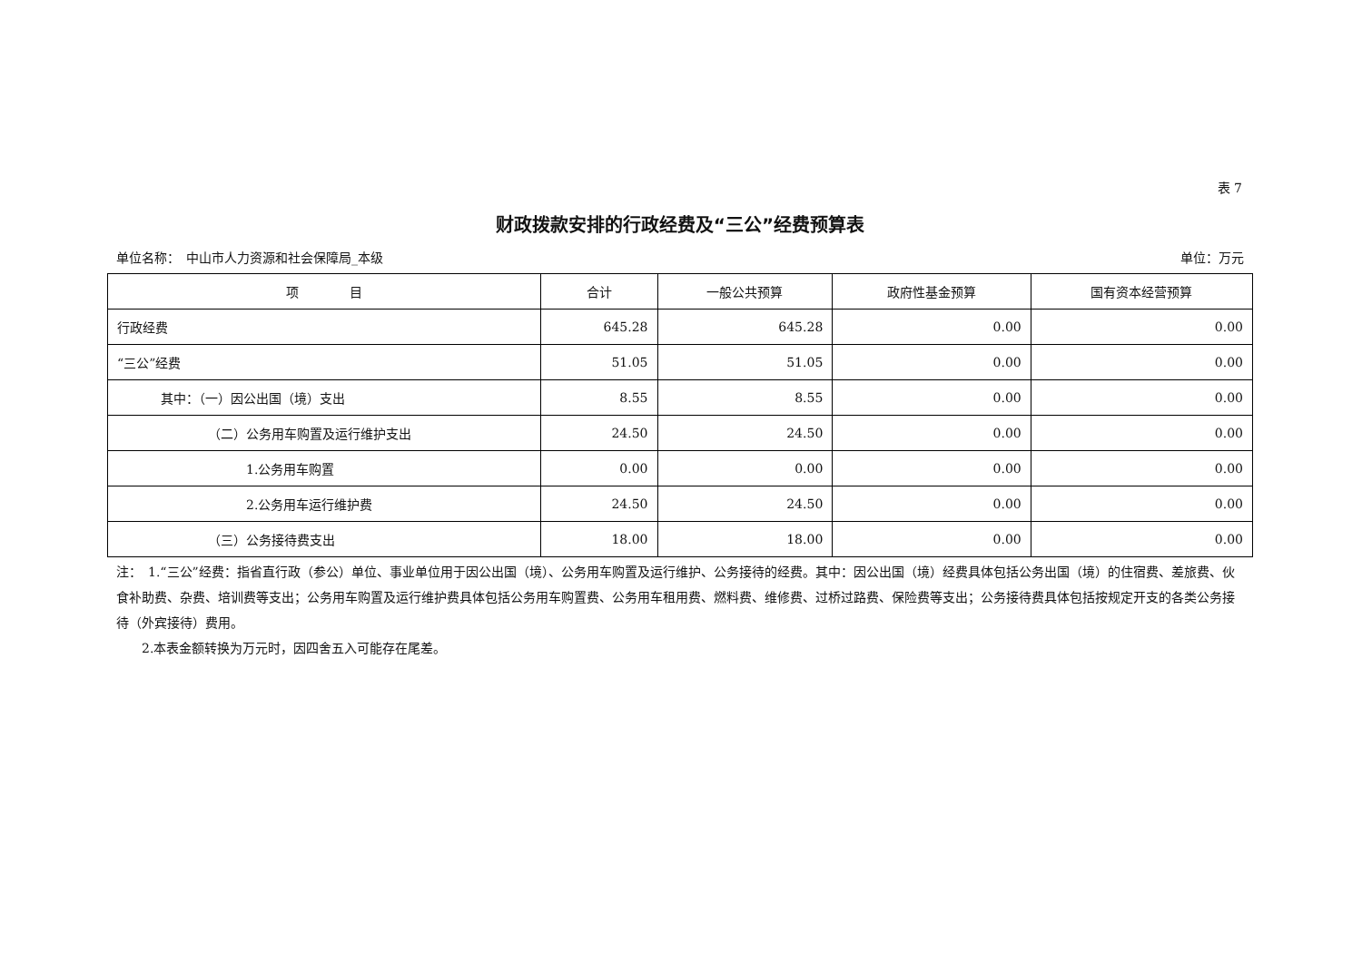表 7
财政拨款安排的行政经费及“三公”经费预算表
单位名称：　中山市人力资源和社会保障局_本级 单位：万元
| 项 目 | 合计 | 一般公共预算 | 政府性基金预算 | 国有资本经营预算 |
| --- | --- | --- | --- | --- |
| 行政经费 | 645.28 | 645.28 | 0.00 | 0.00 |
| “三公”经费 | 51.05 | 51.05 | 0.00 | 0.00 |
| 其中：（一）因公出国（境）支出 | 8.55 | 8.55 | 0.00 | 0.00 |
| （二）公务用车购置及运行维护支出 | 24.50 | 24.50 | 0.00 | 0.00 |
| 1.公务用车购置 | 0.00 | 0.00 | 0.00 | 0.00 |
| 2.公务用车运行维护费 | 24.50 | 24.50 | 0.00 | 0.00 |
| （三）公务接待费支出 | 18.00 | 18.00 | 0.00 | 0.00 |
注：　1.“三公”经费：指省直行政（参公）单位、事业单位用于因公出国（境）、公务用车购置及运行维护、公务接待的经费。其中：因公出国（境）经费具体包括公务出国（境）的住宿费、差旅费、伙食补助费、杂费、培训费等支出；公务用车购置及运行维护费具体包括公务用车购置费、公务用车租用费、燃料费、维修费、过桥过路费、保险费等支出；公务接待费具体包括按规定开支的各类公务接待（外宾接待）费用。
　　2.本表金额转换为万元时，因四舍五入可能存在尾差。